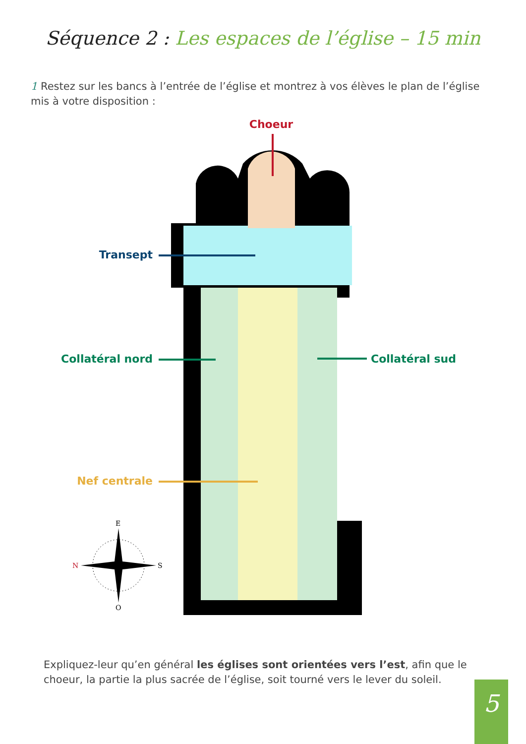Séquence 2 : Les espaces de l’église – 15 min
1 Restez sur les bancs à l’entrée de l’église et montrez à vos élèves le plan de l’église mis à votre disposition :
Choeur
Transept
Collatéral nord
Collatéral sud
Nef centrale
E
N
S
O
Expliquez-leur qu’en général les églises sont orientées vers l’est, afin que le choeur, la partie la plus sacrée de l’église, soit tourné vers le lever du soleil.
5